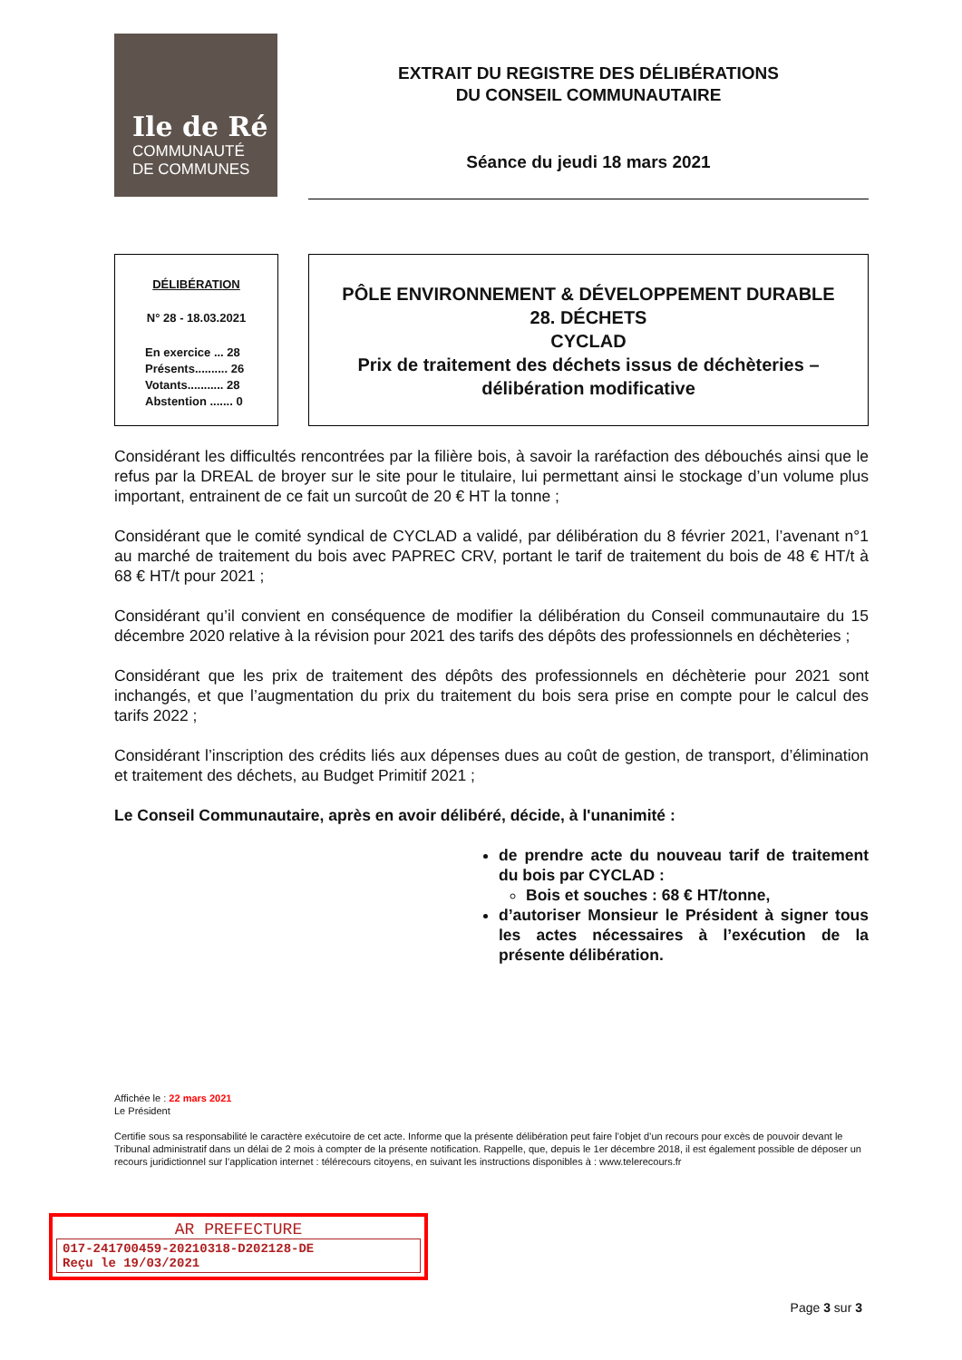Ile de Ré
COMMUNAUTÉ
DE COMMUNES
EXTRAIT DU REGISTRE DES DÉLIBÉRATIONS
DU CONSEIL COMMUNAUTAIRE
Séance du jeudi 18 mars 2021
DÉLIBÉRATION
N° 28 - 18.03.2021
En exercice ... 28
Présents.......... 26
Votants........... 28
Abstention ....... 0
PÔLE ENVIRONNEMENT & DÉVELOPPEMENT DURABLE
28. DÉCHETS
CYCLAD
Prix de traitement des déchets issus de déchèteries –
délibération modificative
Considérant les difficultés rencontrées par la filière bois, à savoir la raréfaction des débouchés ainsi que le refus par la DREAL de broyer sur le site pour le titulaire, lui permettant ainsi le stockage d’un volume plus important, entrainent de ce fait un surcoût de 20 € HT la tonne ;
Considérant que le comité syndical de CYCLAD a validé, par délibération du 8 février 2021, l’avenant n°1 au marché de traitement du bois avec PAPREC CRV, portant le tarif de traitement du bois de 48 € HT/t à 68 € HT/t pour 2021 ;
Considérant qu’il convient en conséquence de modifier la délibération du Conseil communautaire du 15 décembre 2020 relative à la révision pour 2021 des tarifs des dépôts des professionnels en déchèteries ;
Considérant que les prix de traitement des dépôts des professionnels en déchèterie pour 2021 sont inchangés, et que l’augmentation du prix du traitement du bois sera prise en compte pour le calcul des tarifs 2022 ;
Considérant l’inscription des crédits liés aux dépenses dues au coût de gestion, de transport, d’élimination et traitement des déchets, au Budget Primitif 2021 ;
Le Conseil Communautaire, après en avoir délibéré, décide, à l'unanimité :
de prendre acte du nouveau tarif de traitement du bois par CYCLAD :
Bois et souches : 68 € HT/tonne,
d’autoriser Monsieur le Président à signer tous les actes nécessaires à l’exécution de la présente délibération.
Affichée le : 22 mars 2021
Le Président
Certifie sous sa responsabilité le caractère exécutoire de cet acte. Informe que la présente délibération peut faire l’objet d’un recours pour excès de pouvoir devant le Tribunal administratif dans un délai de 2 mois à compter de la présente notification. Rappelle, que, depuis le 1er décembre 2018, il est également possible de déposer un recours juridictionnel sur l’application internet : télérecours citoyens, en suivant les instructions disponibles à : www.telerecours.fr
AR PREFECTURE
017-241700459-20210318-D202128-DE
Reçu le 19/03/2021
Page 3 sur 3